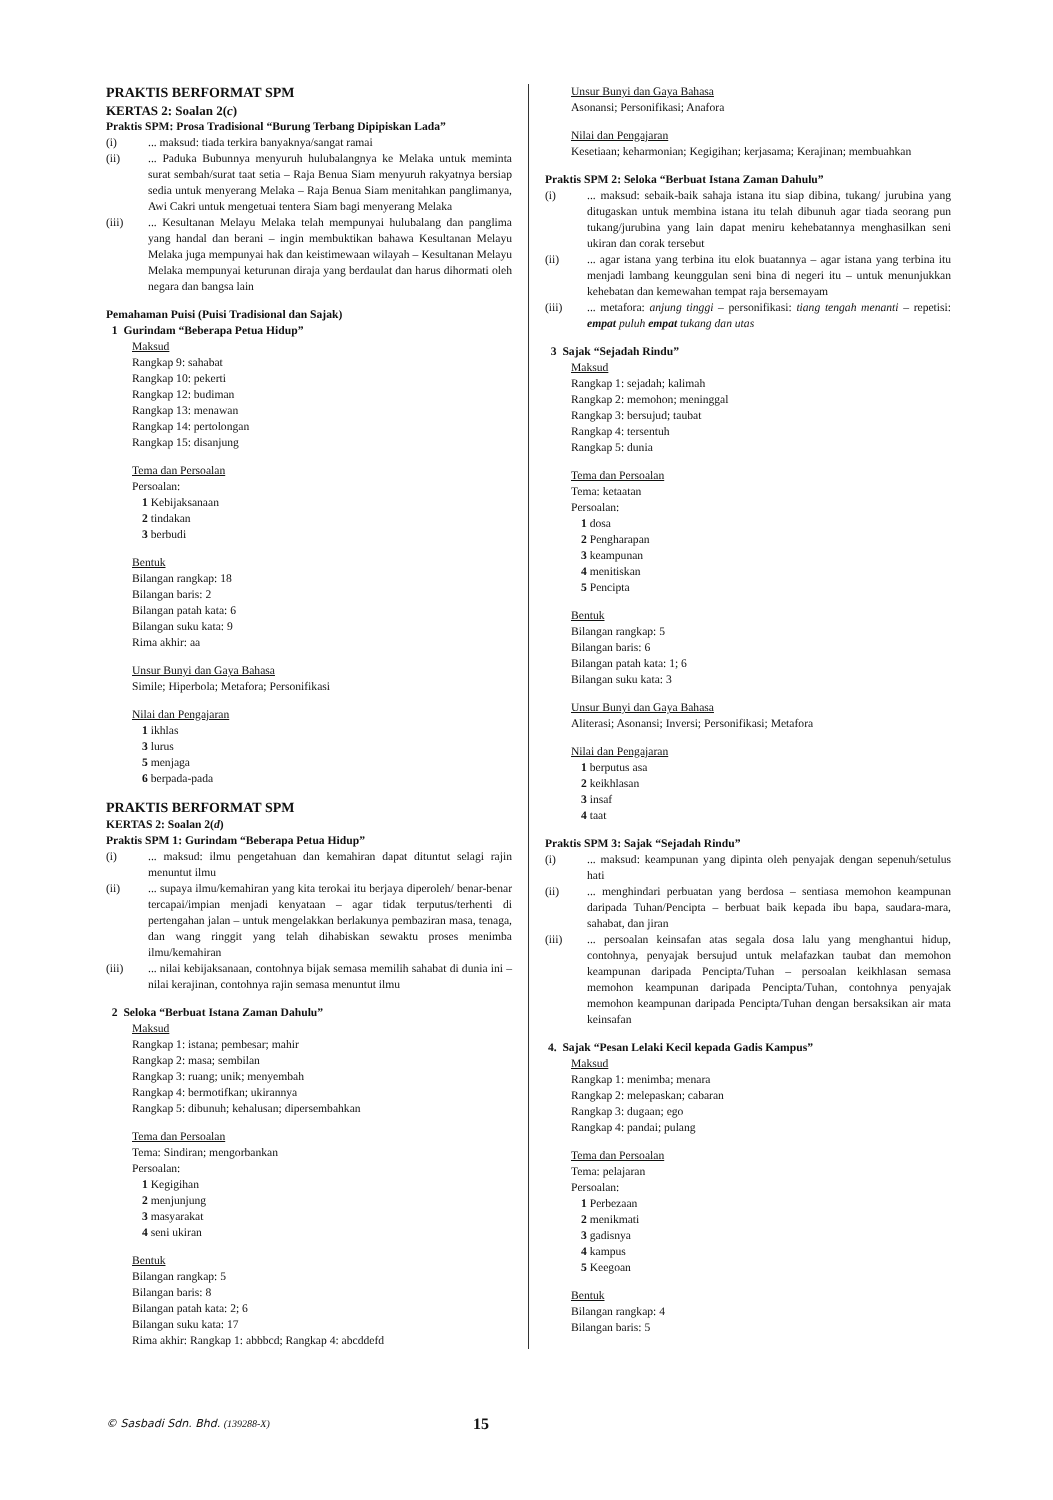PRAKTIS BERFORMAT SPM
KERTAS 2: Soalan 2(c)
Praktis SPM: Prosa Tradisional “Burung Terbang Dipipiskan Lada”
(i)... maksud: tiada terkira banyaknya/sangat ramai
(ii)... Paduka Bubunnya menyuruh hulubalangnya ke Melaka untuk meminta surat sembah/surat taat setia – Raja Benua Siam menyuruh rakyatnya bersiap sedia untuk menyerang Melaka – Raja Benua Siam menitahkan panglimanya, Awi Cakri untuk mengetuai tentera Siam bagi menyerang Melaka
(iii)... Kesultanan Melayu Melaka telah mempunyai hulubalang dan panglima yang handal dan berani – ingin membuktikan bahawa Kesultanan Melayu Melaka juga mempunyai hak dan keistimewaan wilayah – Kesultanan Melayu Melaka mempunyai keturunan diraja yang berdaulat dan harus dihormati oleh negara dan bangsa lain
Pemahaman Puisi (Puisi Tradisional dan Sajak)
1 Gurindam “Beberapa Petua Hidup”
Maksud
Rangkap 9: sahabat
Rangkap 10: pekerti
Rangkap 12: budiman
Rangkap 13: menawan
Rangkap 14: pertolongan
Rangkap 15: disanjung
Tema dan Persoalan
Persoalan:
1 Kebijaksanaan
2 tindakan
3 berbudi
Bentuk
Bilangan rangkap: 18
Bilangan baris: 2
Bilangan patah kata: 6
Bilangan suku kata: 9
Rima akhir: aa
Unsur Bunyi dan Gaya Bahasa
Simile; Hiperbola; Metafora; Personifikasi
Nilai dan Pengajaran
1 ikhlas
3 lurus
5 menjaga
6 berpada-pada
PRAKTIS BERFORMAT SPM
KERTAS 2: Soalan 2(d)
Praktis SPM 1: Gurindam “Beberapa Petua Hidup”
(i)... maksud: ilmu pengetahuan dan kemahiran dapat dituntut selagi rajin menuntut ilmu
(ii)... supaya ilmu/kemahiran yang kita terokai itu berjaya diperoleh/ benar-benar tercapai/impian menjadi kenyataan – agar tidak terputus/terhenti di pertengahan jalan – untuk mengelakkan berlakunya pembaziran masa, tenaga, dan wang ringgit yang telah dihabiskan sewaktu proses menimba ilmu/kemahiran
(iii)... nilai kebijaksanaan, contohnya bijak semasa memilih sahabat di dunia ini – nilai kerajinan, contohnya rajin semasa menuntut ilmu
2 Seloka “Berbuat Istana Zaman Dahulu”
Maksud
Rangkap 1: istana; pembesar; mahir
Rangkap 2: masa; sembilan
Rangkap 3: ruang; unik; menyembah
Rangkap 4: bermotifkan; ukirannya
Rangkap 5: dibunuh; kehalusan; dipersembahkan
Tema dan Persoalan
Tema: Sindiran; mengorbankan
Persoalan:
1 Kegigihan
2 menjunjung
3 masyarakat
4 seni ukiran
Bentuk
Bilangan rangkap: 5
Bilangan baris: 8
Bilangan patah kata: 2; 6
Bilangan suku kata: 17
Rima akhir: Rangkap 1: abbbcd; Rangkap 4: abcddefd
Unsur Bunyi dan Gaya Bahasa
Asonansi; Personifikasi; Anafora
Nilai dan Pengajaran
Kesetiaan; keharmonian; Kegigihan; kerjasama; Kerajinan; membuahkan
Praktis SPM 2: Seloka “Berbuat Istana Zaman Dahulu”
(i)... maksud: sebaik-baik sahaja istana itu siap dibina, tukang/ jurubina yang ditugaskan untuk membina istana itu telah dibunuh agar tiada seorang pun tukang/jurubina yang lain dapat meniru kehebatannya menghasilkan seni ukiran dan corak tersebut
(ii)... agar istana yang terbina itu elok buatannya – agar istana yang terbina itu menjadi lambang keunggulan seni bina di negeri itu – untuk menunjukkan kehebatan dan kemewahan tempat raja bersemayam
(iii)... metafora: anjung tinggi – personifikasi: tiang tengah menanti – repetisi: empat puluh empat tukang dan utas
3 Sajak “Sejadah Rindu”
Maksud
Rangkap 1: sejadah; kalimah
Rangkap 2: memohon; meninggal
Rangkap 3: bersujud; taubat
Rangkap 4: tersentuh
Rangkap 5: dunia
Tema dan Persoalan
Tema: ketaatan
Persoalan:
1 dosa
2 Pengharapan
3 keampunan
4 menitiskan
5 Pencipta
Bentuk
Bilangan rangkap: 5
Bilangan baris: 6
Bilangan patah kata: 1; 6
Bilangan suku kata: 3
Unsur Bunyi dan Gaya Bahasa
Aliterasi; Asonansi; Inversi; Personifikasi; Metafora
Nilai dan Pengajaran
1 berputus asa
2 keikhlasan
3 insaf
4 taat
Praktis SPM 3: Sajak “Sejadah Rindu”
(i)... maksud: keampunan yang dipinta oleh penyajak dengan sepenuh/setulus hati
(ii)... menghindari perbuatan yang berdosa – sentiasa memohon keampunan daripada Tuhan/Pencipta – berbuat baik kepada ibu bapa, saudara-mara, sahabat, dan jiran
(iii)... persoalan keinsafan atas segala dosa lalu yang menghantui hidup, contohnya, penyajak bersujud untuk melafazkan taubat dan memohon keampunan daripada Pencipta/Tuhan – persoalan keikhlasan semasa memohon keampunan daripada Pencipta/Tuhan, contohnya penyajak memohon keampunan daripada Pencipta/Tuhan dengan bersaksikan air mata keinsafan
4. Sajak “Pesan Lelaki Kecil kepada Gadis Kampus”
Maksud
Rangkap 1: menimba; menara
Rangkap 2: melepaskan; cabaran
Rangkap 3: dugaan; ego
Rangkap 4: pandai; pulang
Tema dan Persoalan
Tema: pelajaran
Persoalan:
1 Perbezaan
2 menikmati
3 gadisnya
4 kampus
5 Keegoan
Bentuk
Bilangan rangkap: 4
Bilangan baris: 5
© Sasbadi Sdn. Bhd. (139288-X) 15